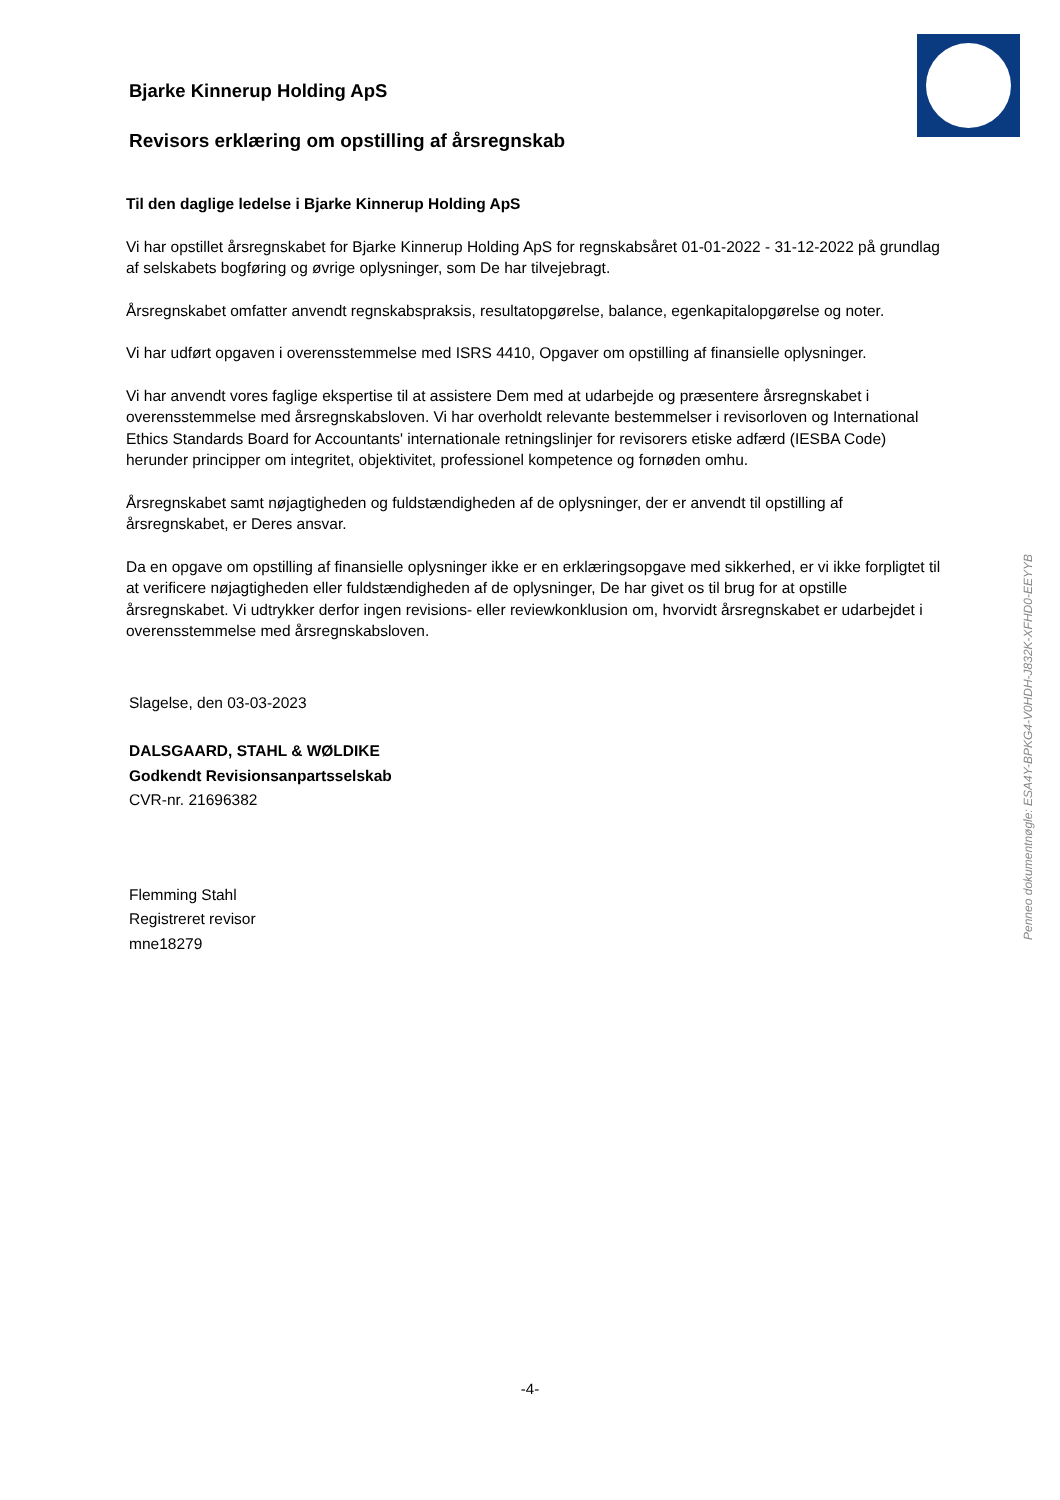Bjarke Kinnerup Holding ApS
Revisors erklæring om opstilling af årsregnskab
Til den daglige ledelse i Bjarke Kinnerup Holding ApS
Vi har opstillet årsregnskabet for Bjarke Kinnerup Holding ApS for regnskabsåret 01-01-2022 - 31-12-2022 på grundlag af selskabets bogføring og øvrige oplysninger, som De har tilvejebragt.
Årsregnskabet omfatter anvendt regnskabspraksis, resultatopgørelse, balance, egenkapitalopgørelse og noter.
Vi har udført opgaven i overensstemmelse med ISRS 4410, Opgaver om opstilling af finansielle oplysninger.
Vi har anvendt vores faglige ekspertise til at assistere Dem med at udarbejde og præsentere årsregnskabet i overensstemmelse med årsregnskabsloven. Vi har overholdt relevante bestemmelser i revisorloven og International Ethics Standards Board for Accountants' internationale retningslinjer for revisorers etiske adfærd (IESBA Code) herunder principper om integritet, objektivitet, professionel kompetence og fornøden omhu.
Årsregnskabet samt nøjagtigheden og fuldstændigheden af de oplysninger, der er anvendt til opstilling af årsregnskabet, er Deres ansvar.
Da en opgave om opstilling af finansielle oplysninger ikke er en erklæringsopgave med sikkerhed, er vi ikke forpligtet til at verificere nøjagtigheden eller fuldstændigheden af de oplysninger, De har givet os til brug for at opstille årsregnskabet. Vi udtrykker derfor ingen revisions- eller reviewkonklusion om, hvorvidt årsregnskabet er udarbejdet i overensstemmelse med årsregnskabsloven.
Slagelse, den 03-03-2023
DALSGAARD, STAHL & WØLDIKE
Godkendt Revisionsanpartsselskab
CVR-nr. 21696382
Flemming Stahl
Registreret revisor
mne18279
Penneo dokumentnøgle: ESA4Y-BPKG4-V0HDH-J832K-XFHD0-EEYYB
-4-